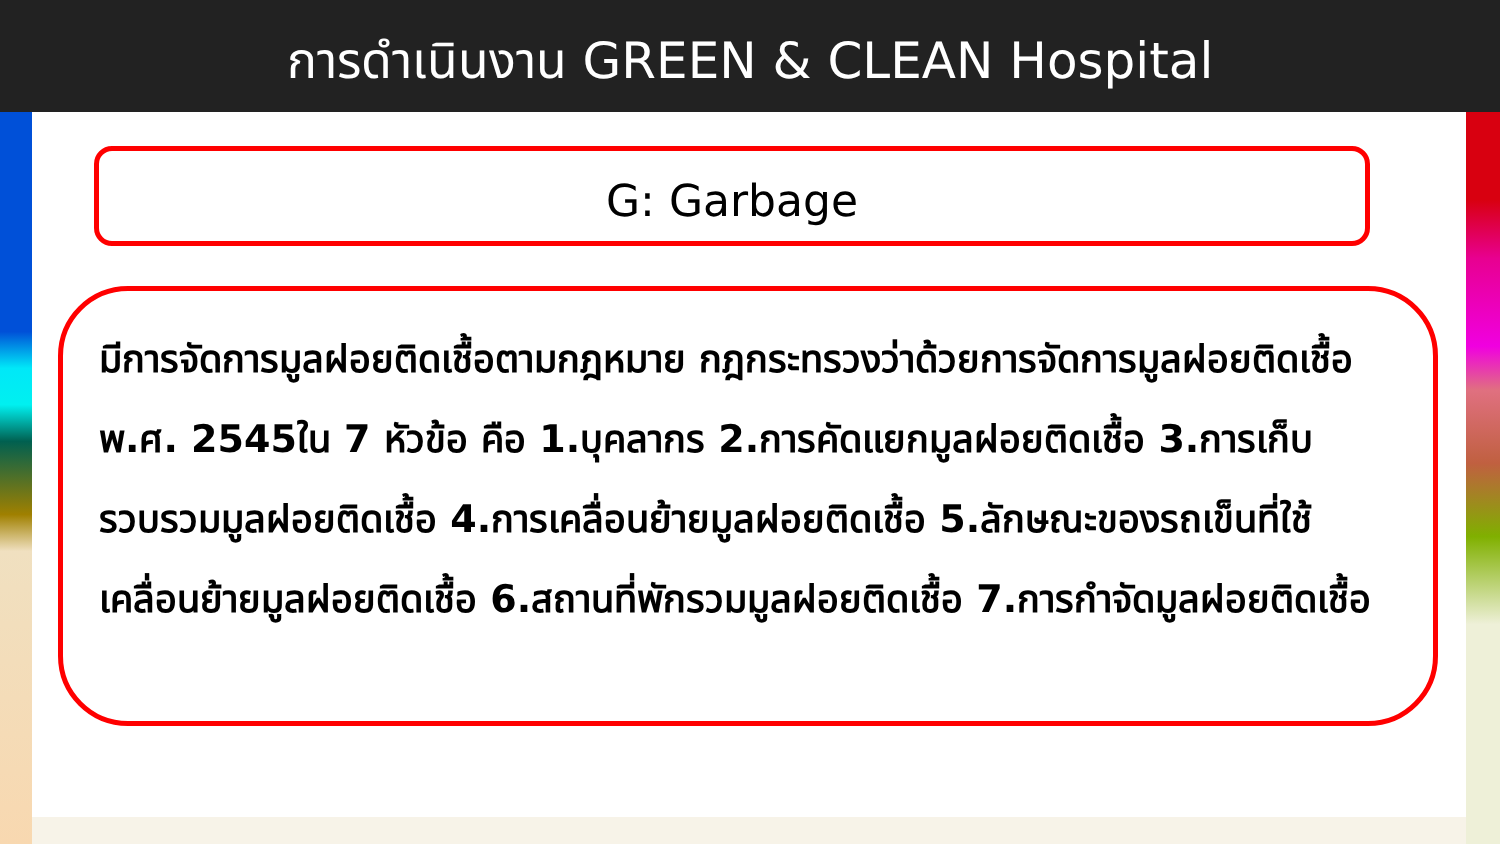การดำเนินงาน GREEN & CLEAN Hospital
G: Garbage
มีการจัดการมูลฝอยติดเชื้อตามกฎหมาย กฎกระทรวงว่าด้วยการจัดการมูลฝอยติดเชื้อ พ.ศ. 2545ใน 7 หัวข้อ คือ 1.บุคลากร 2.การคัดแยกมูลฝอยติดเชื้อ 3.การเก็บรวบรวมมูลฝอยติดเชื้อ 4.การเคลื่อนย้ายมูลฝอยติดเชื้อ 5.ลักษณะของรถเข็นที่ใช้เคลื่อนย้ายมูลฝอยติดเชื้อ 6.สถานที่พักรวมมูลฝอยติดเชื้อ 7.การกำจัดมูลฝอยติดเชื้อ